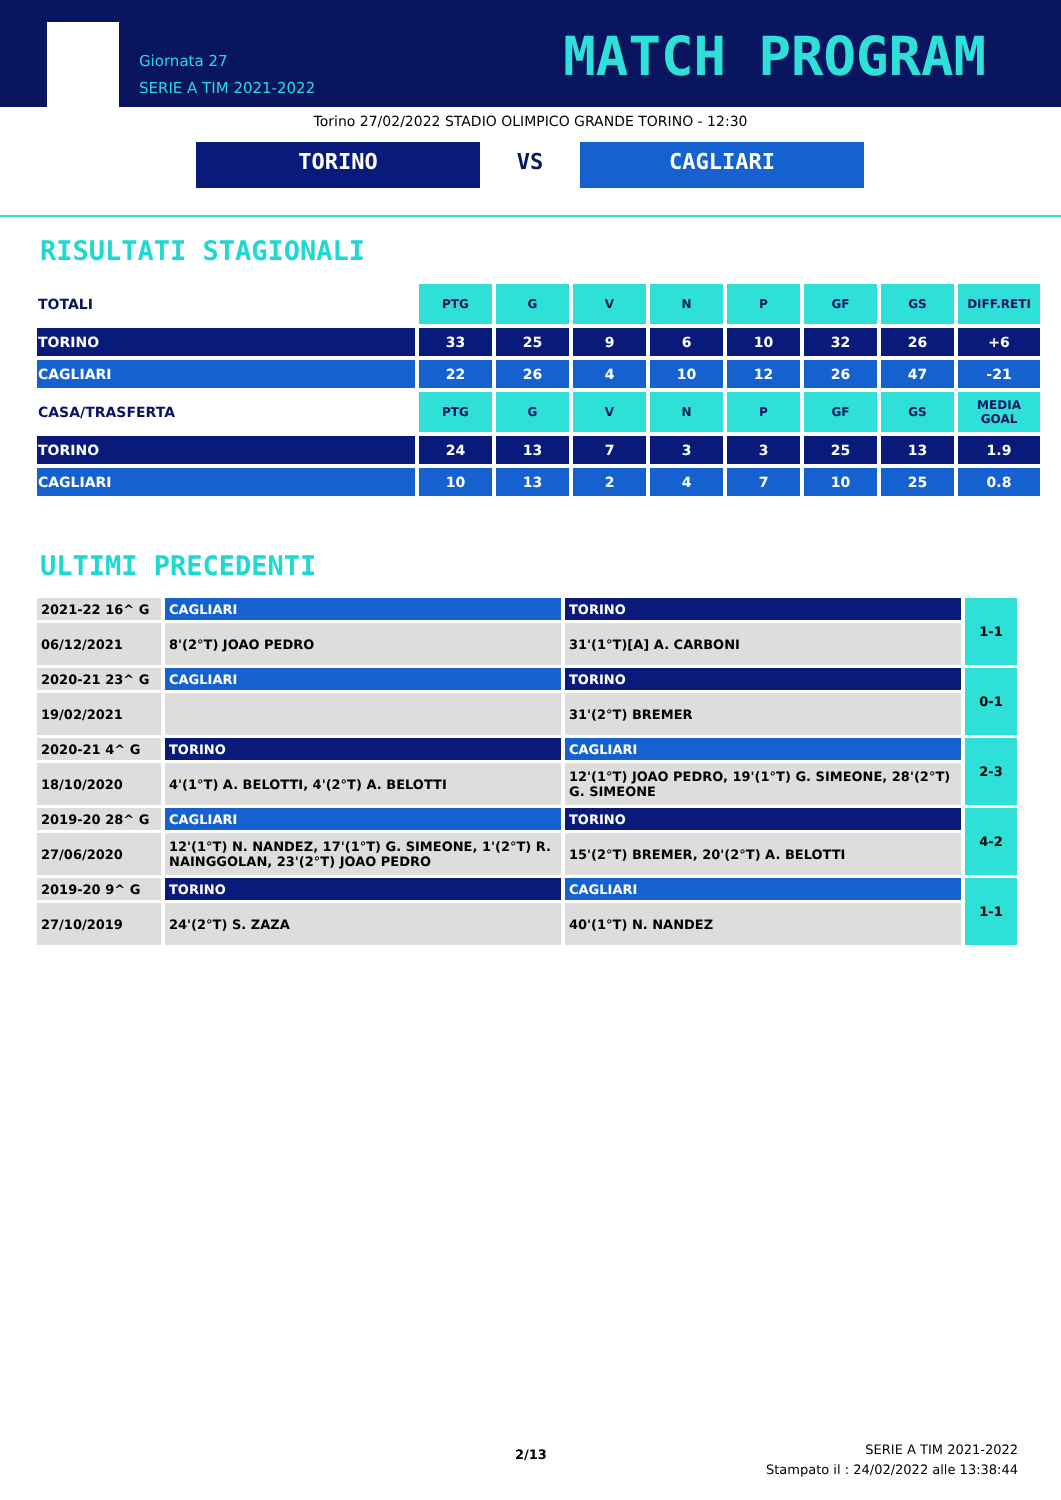Giornata 27
SERIE A TIM 2021-2022
MATCH PROGRAM
Torino 27/02/2022 STADIO OLIMPICO GRANDE TORINO - 12:30
TORINO VS CAGLIARI
RISULTATI STAGIONALI
| TOTALI | PTG | G | V | N | P | GF | GS | DIFF.RETI |
| --- | --- | --- | --- | --- | --- | --- | --- | --- |
| TORINO | 33 | 25 | 9 | 6 | 10 | 32 | 26 | +6 |
| CAGLIARI | 22 | 26 | 4 | 10 | 12 | 26 | 47 | -21 |
| CASA/TRASFERTA | PTG | G | V | N | P | GF | GS | MEDIA GOAL |
| TORINO | 24 | 13 | 7 | 3 | 3 | 25 | 13 | 1.9 |
| CAGLIARI | 10 | 13 | 2 | 4 | 7 | 10 | 25 | 0.8 |
ULTIMI PRECEDENTI
| 2021-22 16^ G | CAGLIARI | TORINO | 1-1 |
| 06/12/2021 | 8'(2°T) JOAO PEDRO | 31'(1°T)[A] A. CARBONI | |
| 2020-21 23^ G | CAGLIARI | TORINO | 0-1 |
| 19/02/2021 | | 31'(2°T) BREMER | |
| 2020-21 4^ G | TORINO | CAGLIARI | 2-3 |
| 18/10/2020 | 4'(1°T) A. BELOTTI, 4'(2°T) A. BELOTTI | 12'(1°T) JOAO PEDRO, 19'(1°T) G. SIMEONE, 28'(2°T) G. SIMEONE | |
| 2019-20 28^ G | CAGLIARI | TORINO | 4-2 |
| 27/06/2020 | 12'(1°T) N. NANDEZ, 17'(1°T) G. SIMEONE, 1'(2°T) R. NAINGGOLAN, 23'(2°T) JOAO PEDRO | 15'(2°T) BREMER, 20'(2°T) A. BELOTTI | |
| 2019-20 9^ G | TORINO | CAGLIARI | 1-1 |
| 27/10/2019 | 24'(2°T) S. ZAZA | 40'(1°T) N. NANDEZ | |
2/13
SERIE A TIM 2021-2022
Stampato il : 24/02/2022 alle 13:38:44